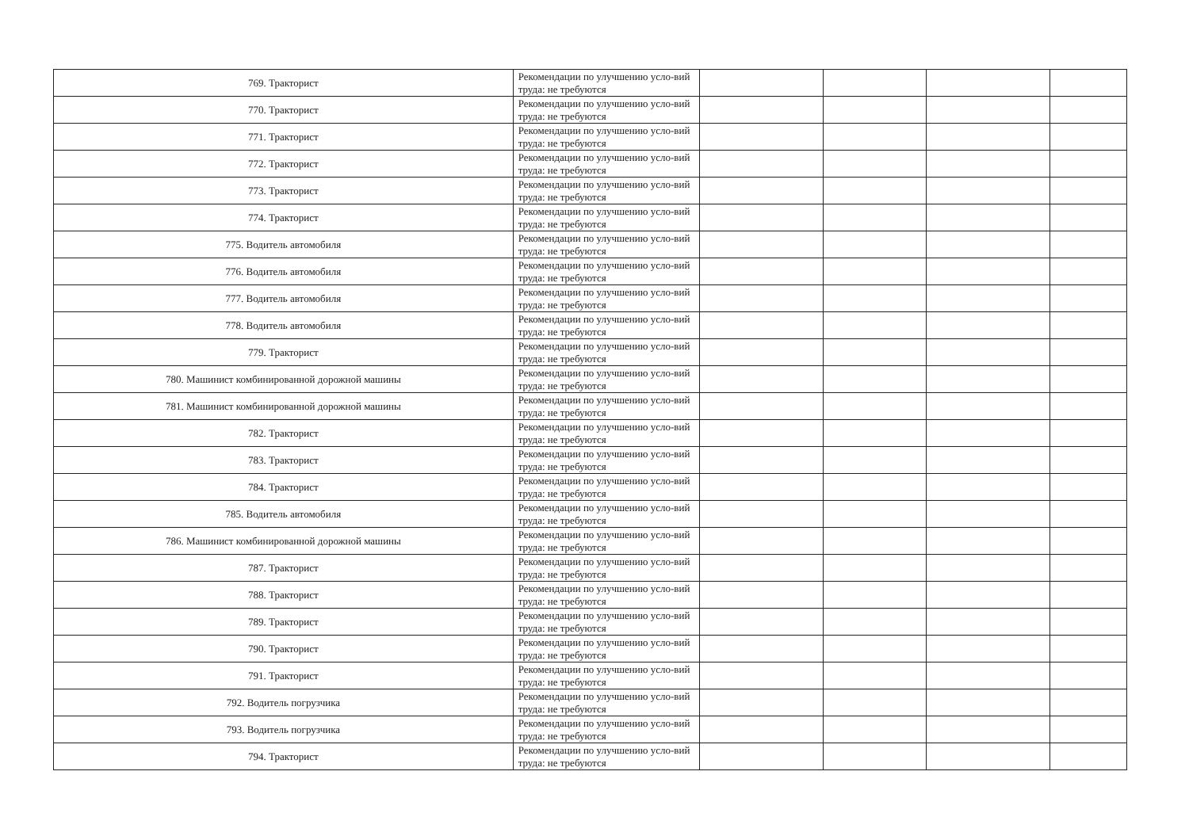| 769. Тракторист | Рекомендации по улучшению усло-вий труда: не требуются | | | | |
| 770. Тракторист | Рекомендации по улучшению усло-вий труда: не требуются | | | | |
| 771. Тракторист | Рекомендации по улучшению усло-вий труда: не требуются | | | | |
| 772. Тракторист | Рекомендации по улучшению усло-вий труда: не требуются | | | | |
| 773. Тракторист | Рекомендации по улучшению усло-вий труда: не требуются | | | | |
| 774. Тракторист | Рекомендации по улучшению усло-вий труда: не требуются | | | | |
| 775. Водитель автомобиля | Рекомендации по улучшению усло-вий труда: не требуются | | | | |
| 776. Водитель автомобиля | Рекомендации по улучшению усло-вий труда: не требуются | | | | |
| 777. Водитель автомобиля | Рекомендации по улучшению усло-вий труда: не требуются | | | | |
| 778. Водитель автомобиля | Рекомендации по улучшению усло-вий труда: не требуются | | | | |
| 779. Тракторист | Рекомендации по улучшению усло-вий труда: не требуются | | | | |
| 780. Машинист комбинированной дорожной машины | Рекомендации по улучшению усло-вий труда: не требуются | | | | |
| 781. Машинист комбинированной дорожной машины | Рекомендации по улучшению усло-вий труда: не требуются | | | | |
| 782. Тракторист | Рекомендации по улучшению усло-вий труда: не требуются | | | | |
| 783. Тракторист | Рекомендации по улучшению усло-вий труда: не требуются | | | | |
| 784. Тракторист | Рекомендации по улучшению усло-вий труда: не требуются | | | | |
| 785. Водитель автомобиля | Рекомендации по улучшению усло-вий труда: не требуются | | | | |
| 786. Машинист комбинированной дорожной машины | Рекомендации по улучшению усло-вий труда: не требуются | | | | |
| 787. Тракторист | Рекомендации по улучшению усло-вий труда: не требуются | | | | |
| 788. Тракторист | Рекомендации по улучшению усло-вий труда: не требуются | | | | |
| 789. Тракторист | Рекомендации по улучшению усло-вий труда: не требуются | | | | |
| 790. Тракторист | Рекомендации по улучшению усло-вий труда: не требуются | | | | |
| 791. Тракторист | Рекомендации по улучшению усло-вий труда: не требуются | | | | |
| 792. Водитель погрузчика | Рекомендации по улучшению усло-вий труда: не требуются | | | | |
| 793. Водитель погрузчика | Рекомендации по улучшению усло-вий труда: не требуются | | | | |
| 794. Тракторист | Рекомендации по улучшению усло-вий труда: не требуются | | | | |